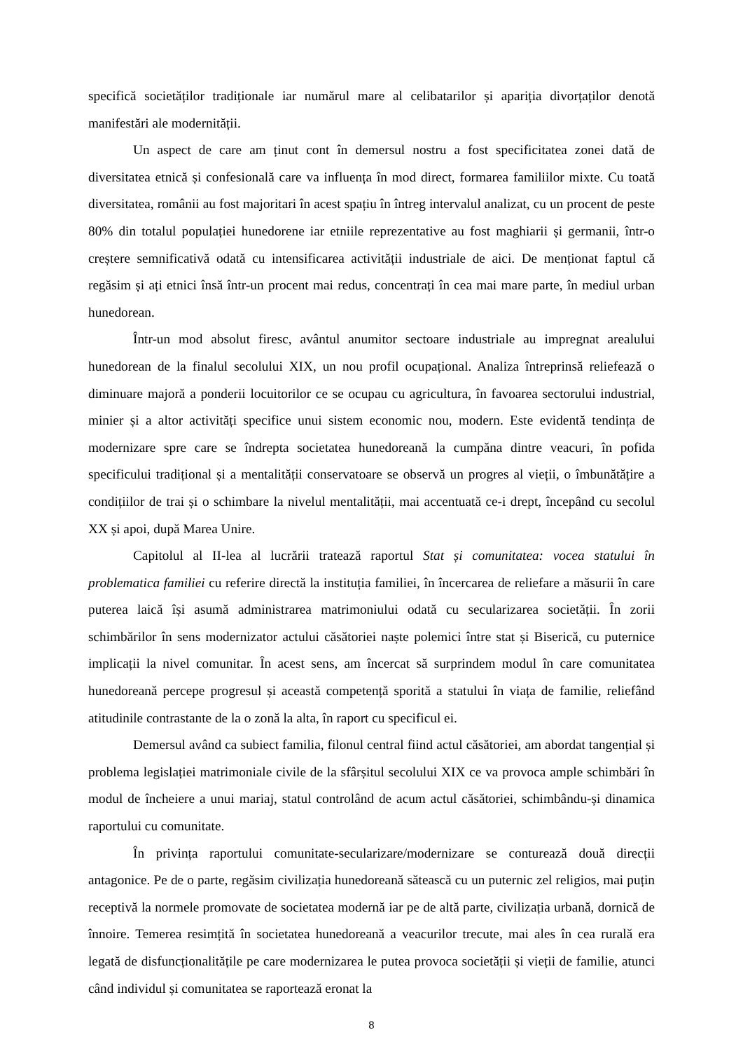specifică societăților tradiționale iar numărul mare al celibatarilor și apariția divorțaților denotă manifestări ale modernității.
Un aspect de care am ținut cont în demersul nostru a fost specificitatea zonei dată de diversitatea etnică și confesională care va influența în mod direct, formarea familiilor mixte. Cu toată diversitatea, românii au fost majoritari în acest spațiu în întreg intervalul analizat, cu un procent de peste 80% din totalul populației hunedorene iar etniile reprezentative au fost maghiarii și germanii, într-o creștere semnificativă odată cu intensificarea activității industriale de aici. De menționat faptul că regăsim și ați etnici însă într-un procent mai redus, concentrați în cea mai mare parte, în mediul urban hunedorean.
Într-un mod absolut firesc, avântul anumitor sectoare industriale au impregnat arealului hunedorean de la finalul secolului XIX, un nou profil ocupațional. Analiza întreprinsă reliefează o diminuare majoră a ponderii locuitorilor ce se ocupau cu agricultura, în favoarea sectorului industrial, minier și a altor activități specifice unui sistem economic nou, modern. Este evidentă tendința de modernizare spre care se îndrepta societatea hunedoreană la cumpăna dintre veacuri, în pofida specificului tradițional și a mentalității conservatoare se observă un progres al vieții, o îmbunătățire a condițiilor de trai și o schimbare la nivelul mentalității, mai accentuată ce-i drept, începând cu secolul XX și apoi, după Marea Unire.
Capitolul al II-lea al lucrării tratează raportul Stat și comunitatea: vocea statului în problematica familiei cu referire directă la instituția familiei, în încercarea de reliefare a măsurii în care puterea laică își asumă administrarea matrimoniului odată cu secularizarea societății. În zorii schimbărilor în sens modernizator actului căsătoriei naște polemici între stat și Biserică, cu puternice implicații la nivel comunitar. În acest sens, am încercat să surprindem modul în care comunitatea hunedoreană percepe progresul și această competență sporită a statului în viața de familie, reliefând atitudinile contrastante de la o zonă la alta, în raport cu specificul ei.
Demersul având ca subiect familia, filonul central fiind actul căsătoriei, am abordat tangențial și problema legislației matrimoniale civile de la sfârșitul secolului XIX ce va provoca ample schimbări în modul de încheiere a unui mariaj, statul controlând de acum actul căsătoriei, schimbându-și dinamica raportului cu comunitate.
În privința raportului comunitate-secularizare/modernizare se conturează două direcții antagonice. Pe de o parte, regăsim civilizația hunedoreană sătească cu un puternic zel religios, mai puțin receptivă la normele promovate de societatea modernă iar pe de altă parte, civilizația urbană, dornică de înnoire. Temerea resimțită în societatea hunedoreană a veacurilor trecute, mai ales în cea rurală era legată de disfuncționalitățile pe care modernizarea le putea provoca societății și vieții de familie, atunci când individul și comunitatea se raportează eronat la
8